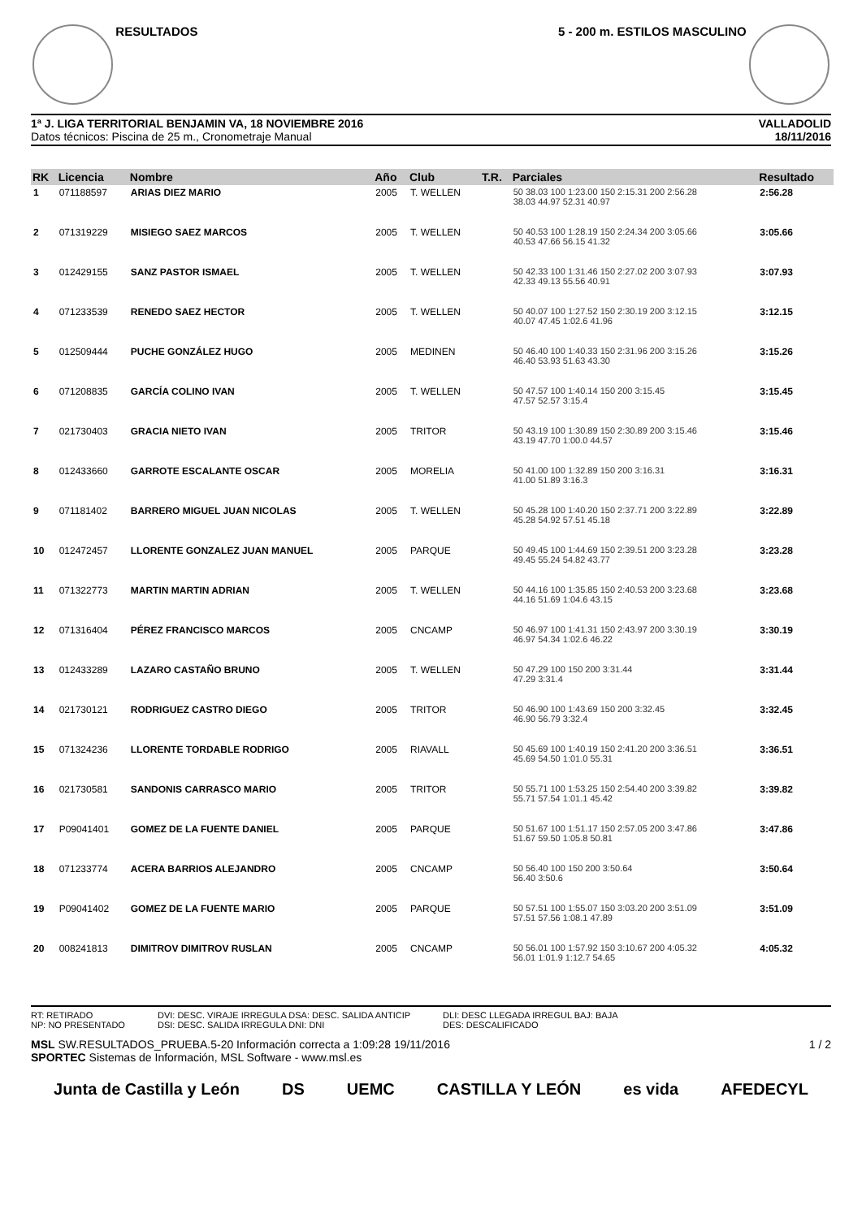RESULTADOS 5 - 200 m. ESTILOS MASCULINO
1ª J. LIGA TERRITORIAL BENJAMIN VA, 18 NOVIEMBRE 2016
Datos técnicos: Piscina de 25 m., Cronometraje Manual
VALLADOLID
18/11/2016
| RK | Licencia | Nombre | Año | Club | T.R. | Parciales | Resultado |
| --- | --- | --- | --- | --- | --- | --- | --- |
| 1 | 071188597 | ARIAS DIEZ MARIO | 2005 | T. WELLEN | | 50 38.03 100 1:23.00 150 2:15.31 200 2:56.28 38.03 44.97 52.31 40.97 | 2:56.28 |
| 2 | 071319229 | MISIEGO SAEZ MARCOS | 2005 | T. WELLEN | | 50 40.53 100 1:28.19 150 2:24.34 200 3:05.66 40.53 47.66 56.15 41.32 | 3:05.66 |
| 3 | 012429155 | SANZ PASTOR ISMAEL | 2005 | T. WELLEN | | 50 42.33 100 1:31.46 150 2:27.02 200 3:07.93 42.33 49.13 55.56 40.91 | 3:07.93 |
| 4 | 071233539 | RENEDO SAEZ HECTOR | 2005 | T. WELLEN | | 50 40.07 100 1:27.52 150 2:30.19 200 3:12.15 40.07 47.45 1:02.6 41.96 | 3:12.15 |
| 5 | 012509444 | PUCHE GONZÁLEZ HUGO | 2005 | MEDINEN | | 50 46.40 100 1:40.33 150 2:31.96 200 3:15.26 46.40 53.93 51.63 43.30 | 3:15.26 |
| 6 | 071208835 | GARCÍA COLINO IVAN | 2005 | T. WELLEN | | 50 47.57 100 1:40.14 150 200 3:15.45 47.57 52.57 3:15.4 | 3:15.45 |
| 7 | 021730403 | GRACIA NIETO IVAN | 2005 | TRITOR | | 50 43.19 100 1:30.89 150 2:30.89 200 3:15.46 43.19 47.70 1:00.0 44.57 | 3:15.46 |
| 8 | 012433660 | GARROTE ESCALANTE OSCAR | 2005 | MORELIA | | 50 41.00 100 1:32.89 150 200 3:16.31 41.00 51.89 3:16.3 | 3:16.31 |
| 9 | 071181402 | BARRERO MIGUEL JUAN NICOLAS | 2005 | T. WELLEN | | 50 45.28 100 1:40.20 150 2:37.71 200 3:22.89 45.28 54.92 57.51 45.18 | 3:22.89 |
| 10 | 012472457 | LLORENTE GONZALEZ JUAN MANUEL | 2005 | PARQUE | | 50 49.45 100 1:44.69 150 2:39.51 200 3:23.28 49.45 55.24 54.82 43.77 | 3:23.28 |
| 11 | 071322773 | MARTIN MARTIN ADRIAN | 2005 | T. WELLEN | | 50 44.16 100 1:35.85 150 2:40.53 200 3:23.68 44.16 51.69 1:04.6 43.15 | 3:23.68 |
| 12 | 071316404 | PÉREZ FRANCISCO MARCOS | 2005 | CNCAMP | | 50 46.97 100 1:41.31 150 2:43.97 200 3:30.19 46.97 54.34 1:02.6 46.22 | 3:30.19 |
| 13 | 012433289 | LAZARO CASTAÑO BRUNO | 2005 | T. WELLEN | | 50 47.29 100 150 200 3:31.44 47.29 3:31.4 | 3:31.44 |
| 14 | 021730121 | RODRIGUEZ CASTRO DIEGO | 2005 | TRITOR | | 50 46.90 100 1:43.69 150 200 3:32.45 46.90 56.79 3:32.4 | 3:32.45 |
| 15 | 071324236 | LLORENTE TORDABLE RODRIGO | 2005 | RIAVALL | | 50 45.69 100 1:40.19 150 2:41.20 200 3:36.51 45.69 54.50 1:01.0 55.31 | 3:36.51 |
| 16 | 021730581 | SANDONIS CARRASCO MARIO | 2005 | TRITOR | | 50 55.71 100 1:53.25 150 2:54.40 200 3:39.82 55.71 57.54 1:01.1 45.42 | 3:39.82 |
| 17 | P09041401 | GOMEZ DE LA FUENTE DANIEL | 2005 | PARQUE | | 50 51.67 100 1:51.17 150 2:57.05 200 3:47.86 51.67 59.50 1:05.8 50.81 | 3:47.86 |
| 18 | 071233774 | ACERA BARRIOS ALEJANDRO | 2005 | CNCAMP | | 50 56.40 100 150 200 3:50.64 56.40 3:50.6 | 3:50.64 |
| 19 | P09041402 | GOMEZ DE LA FUENTE MARIO | 2005 | PARQUE | | 50 57.51 100 1:55.07 150 3:03.20 200 3:51.09 57.51 57.56 1:08.1 47.89 | 3:51.09 |
| 20 | 008241813 | DIMITROV DIMITROV RUSLAN | 2005 | CNCAMP | | 50 56.01 100 1:57.92 150 3:10.67 200 4:05.32 56.01 1:01.9 1:12.7 54.65 | 4:05.32 |
RT: RETIRADO
NP: NO PRESENTADO
DVI: DESC. VIRAJE IRREGULA DSA: DESC. SALIDA ANTICIP
DSI: DESC. SALIDA IRREGULA DNI: DNI
DLI: DESC LLEGADA IRREGUL BAJ: BAJA
DES: DESCALIFICADO
MSL SW.RESULTADOS_PRUEBA.5-20 Información correcta a 1:09:28 19/11/2016 1 / 2
SPORTEC Sistemas de Información, MSL Software - www.msl.es
Junta de Castilla y León DS UEMC CASTILLA Y LEÓN es vida AFEDECYL